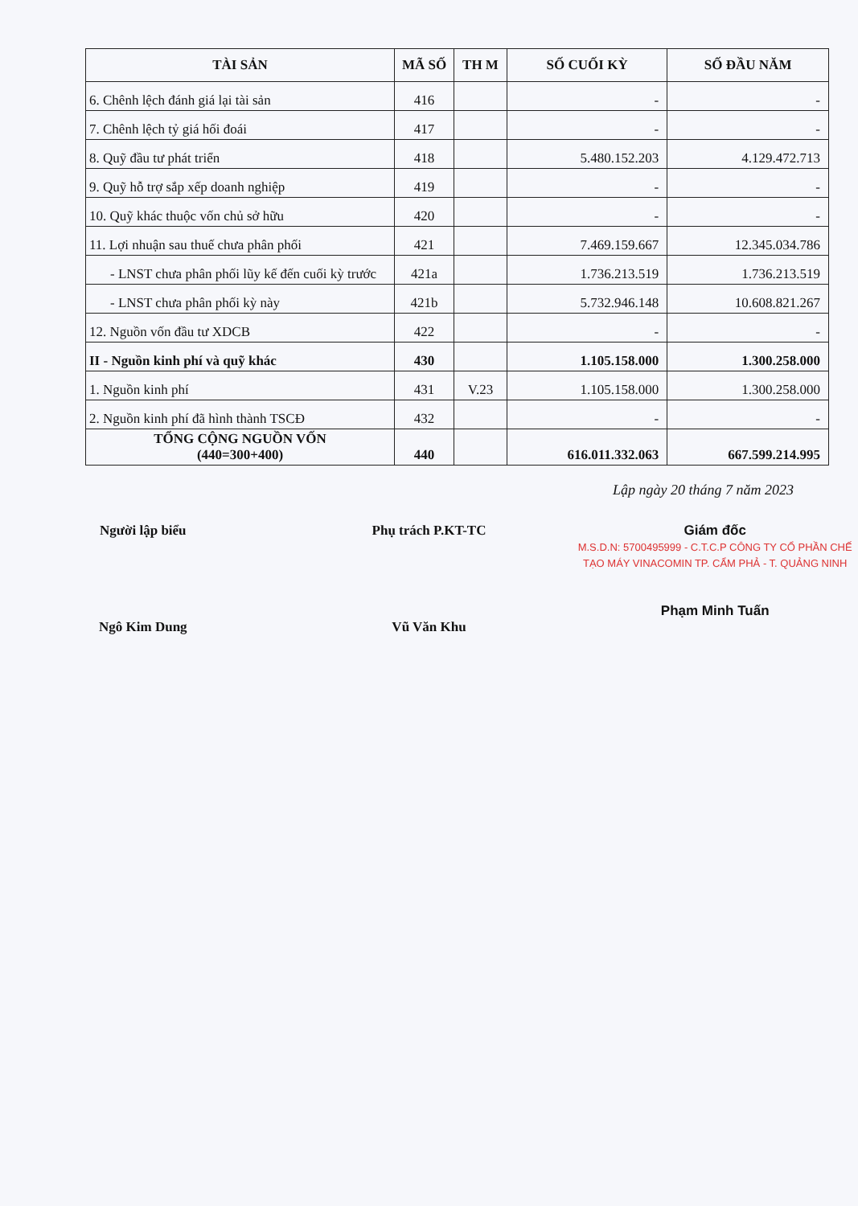| TÀI SẢN | MÃ SỐ | TH M | SỐ CUỐI KỲ | SỐ ĐẦU NĂM |
| --- | --- | --- | --- | --- |
| 6. Chênh lệch đánh giá lại tài sản | 416 | | - | - |
| 7. Chênh lệch tỷ giá hối đoái | 417 | | - | - |
| 8. Quỹ đầu tư phát triển | 418 | | 5.480.152.203 | 4.129.472.713 |
| 9. Quỹ hỗ trợ sắp xếp doanh nghiệp | 419 | | - | - |
| 10. Quỹ khác thuộc vốn chủ sở hữu | 420 | | - | - |
| 11. Lợi nhuận sau thuế chưa phân phối | 421 | | 7.469.159.667 | 12.345.034.786 |
| - LNST chưa phân phối lũy kế đến cuối kỳ trước | 421a | | 1.736.213.519 | 1.736.213.519 |
| - LNST chưa phân phối kỳ này | 421b | | 5.732.946.148 | 10.608.821.267 |
| 12. Nguồn vốn đầu tư XDCB | 422 | | - | - |
| II - Nguồn kinh phí và quỹ khác | 430 | | 1.105.158.000 | 1.300.258.000 |
| 1. Nguồn kinh phí | 431 | V.23 | 1.105.158.000 | 1.300.258.000 |
| 2. Nguồn kinh phí đã hình thành TSCĐ | 432 | | - | - |
| TỔNG CỘNG NGUỒN VỐN (440=300+400) | 440 | | 616.011.332.063 | 667.599.214.995 |
Lập ngày 20 tháng 7 năm 2023
Người lập biểu
Ngô Kim Dung
Phụ trách P.KT-TC
Vũ Văn Khu
Giám đốc
M.S.D.N: 5700495999 - C.T.C.P CÔNG TY CỔ PHẦN CHẾ TẠO MÁY VINACOMIN TP. CẨM PHẢ - T. QUẢNG NINH
Phạm Minh Tuấn